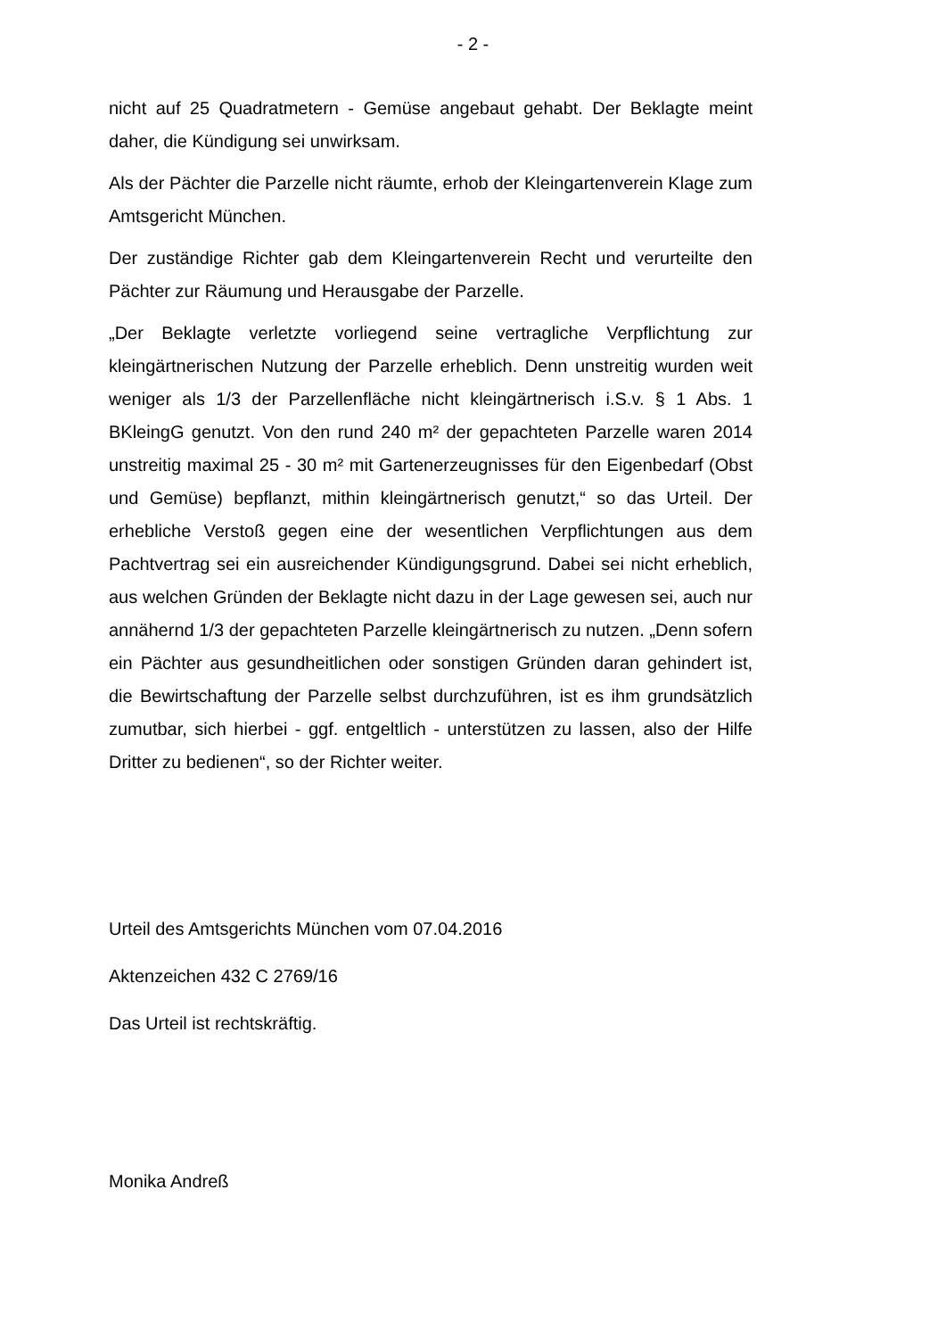- 2 -
nicht auf 25 Quadratmetern - Gemüse angebaut gehabt. Der Beklagte meint daher, die Kündigung sei unwirksam.
Als der Pächter die Parzelle nicht räumte, erhob der Kleingartenverein Kla­ge zum Amtsgericht München.
Der zuständige Richter gab dem Kleingartenverein Recht und verurteilte den Pächter zur Räumung und Herausgabe der Parzelle.
„Der Beklagte verletzte vorliegend seine vertragliche Verpflichtung zur kleingärtnerischen Nutzung der Parzelle erheblich. Denn unstreitig wurden weit weniger als 1/3 der Parzellenfläche nicht kleingärtnerisch i.S.v. § 1 Abs. 1 BKleingG genutzt. Von den rund 240 m² der gepachteten Parzelle waren 2014 unstreitig maximal 25 - 30 m² mit Gartenerzeugnisses für den Eigenbedarf (Obst und Gemüse) bepflanzt, mithin kleingärtnerisch genutzt,“ so das Urteil. Der erhebliche Verstoß gegen eine der wesentlichen Ver­pflichtungen aus dem Pachtvertrag sei ein ausreichender Kündigungs­grund. Dabei sei nicht erheblich, aus welchen Gründen der Beklagte nicht dazu in der Lage gewesen sei, auch nur annähernd 1/3 der gepachteten Parzelle kleingärtnerisch zu nutzen. „Denn sofern ein Pächter aus gesund­heitlichen oder sonstigen Gründen daran gehindert ist, die Bewirtschaftung der Parzelle selbst durchzuführen, ist es ihm grundsätzlich zumutbar, sich hierbei - ggf. entgeltlich - unterstützen zu lassen, also der Hilfe Dritter zu bedienen“, so der Richter weiter.
Urteil des Amtsgerichts München vom 07.04.2016
Aktenzeichen 432 C 2769/16
Das Urteil ist rechtskräftig.
Monika Andreß